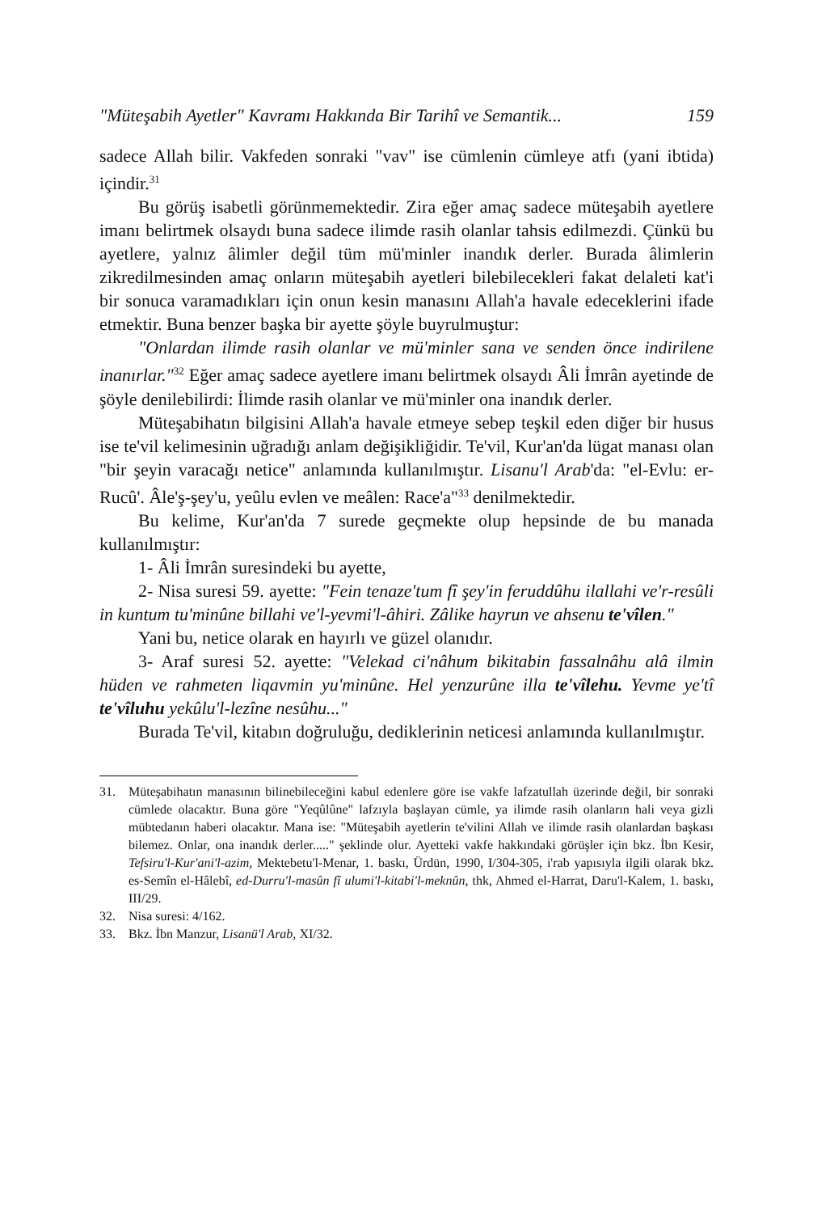"Müteşabih Ayetler" Kavramı Hakkında Bir Tarihî ve Semantik... 159
sadece Allah bilir. Vakfeden sonraki "vav" ise cümlenin cümleye atfı (yani ibtida) içindir.<sup>31</sup>
Bu görüş isabetli görünmemektedir. Zira eğer amaç sadece müteşabih ayetlere imanı belirtmek olsaydı buna sadece ilimde rasih olanlar tahsis edilmezdi. Çünkü bu ayetlere, yalnız âlimler değil tüm mü'minler inandık derler. Burada âlimlerin zikredilmesinden amaç onların müteşabih ayetleri bilebilecekleri fakat delaleti kat'i bir sonuca varamadıkları için onun kesin manasını Allah'a havale edeceklerini ifade etmektir. Buna benzer başka bir ayette şöyle buyrulmuştur:
"Onlardan ilimde rasih olanlar ve mü'minler sana ve senden önce indirilene inanırlar."<sup>32</sup> Eğer amaç sadece ayetlere imanı belirtmek olsaydı Âli İmrân ayetinde de şöyle denilebilirdi: İlimde rasih olanlar ve mü'minler ona inandık derler.
Müteşabihatın bilgisini Allah'a havale etmeye sebep teşkil eden diğer bir husus ise te'vil kelimesinin uğradığı anlam değişikliğidir. Te'vil, Kur'an'da lügat manası olan "bir şeyin varacağı netice" anlamında kullanılmıştır. Lisanu'l Arab'da: "el-Evlu: er-Rucû'. Âle'ş-şey'u, yeûlu evlen ve meâlen: Race'a"<sup>33</sup> denilmektedir.
Bu kelime, Kur'an'da 7 surede geçmekte olup hepsinde de bu manada kullanılmıştır:
1- Âli İmrân suresindeki bu ayette,
2- Nisa suresi 59. ayette: "Fein tenaze'tum fî şey'in feruddûhu ilallahi ve'r-resûli in kuntum tu'minûne billahi ve'l-yevmi'l-âhiri. Zâlike hayrun ve ahsenu te'vîlen."
Yani bu, netice olarak en hayırlı ve güzel olanıdır.
3- Araf suresi 52. ayette: "Velekad ci'nâhum bikitabin fassalnâhu alâ ilmin hüden ve rahmeten liqavmin yu'minûne. Hel yenzurûne illa te'vîlehu. Yevme ye'tî te'vîluhu yekûlu'l-lezîne nesûhu..."
Burada Te'vil, kitabın doğruluğu, dediklerinin neticesi anlamında kullanılmıştır.
31. Müteşabihatın manasının bilinebileceğini kabul edenlere göre ise vakfe lafzatullah üzerinde değil, bir sonraki cümlede olacaktır. Buna göre "Yeqûlûne" lafzıyla başlayan cümle, ya ilimde rasih olanların hali veya gizli mübtedanın haberi olacaktır. Mana ise: "Müteşabih ayetlerin te'vilini Allah ve ilimde rasih olanlardan başkası bilemez. Onlar, ona inandık derler....." şeklinde olur. Ayetteki vakfe hakkındaki görüşler için bkz. İbn Kesir, Tefsiru'l-Kur'ani'l-azim, Mektebetu'l-Menar, 1. baskı, Ürdün, 1990, I/304-305, i'rab yapısıyla ilgili olarak bkz. es-Semîn el-Hâlebî, ed-Durru'l-masûn fî ulumi'l-kitabi'l-meknûn, thk, Ahmed el-Harrat, Daru'l-Kalem, 1. baskı, III/29.
32. Nisa suresi: 4/162.
33. Bkz. İbn Manzur, Lisanü'l Arab, XI/32.